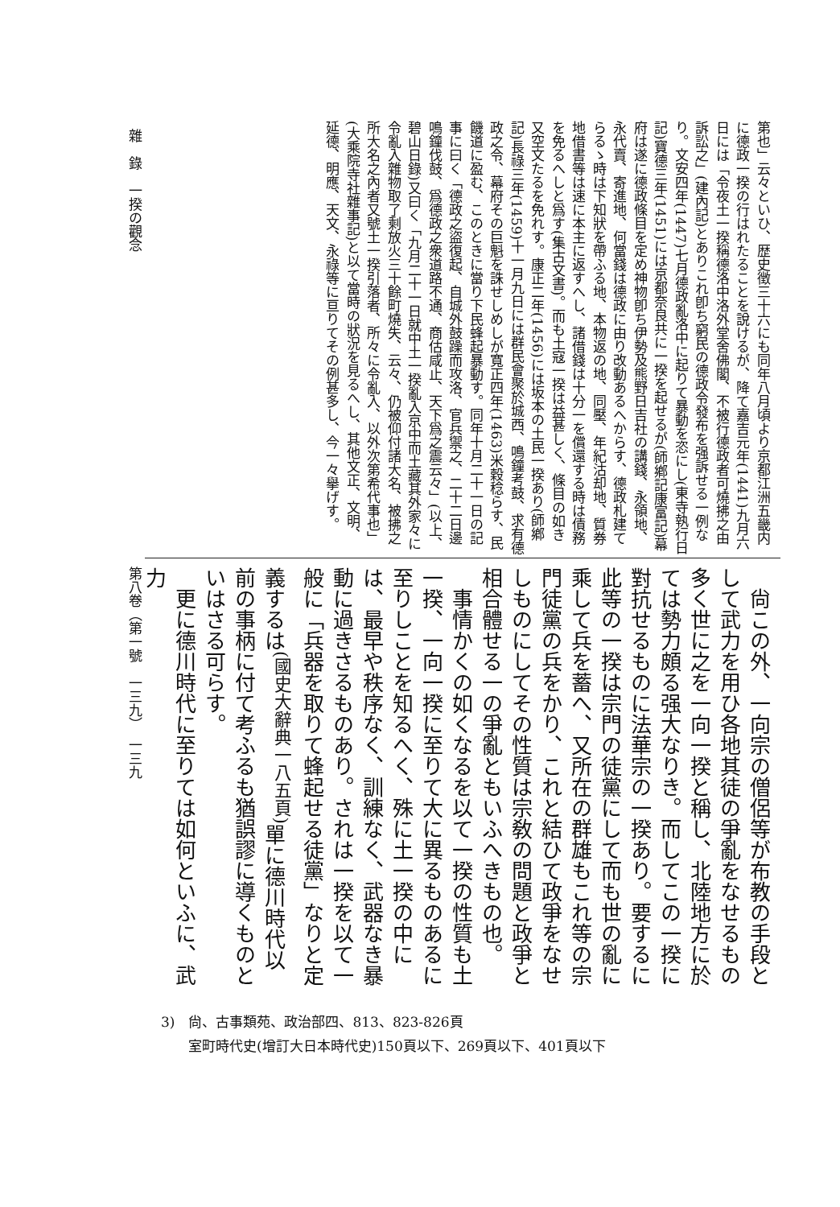第也」云々といひ、歴史徴三十六にも同年八月頃より京都江洲五畿内に德政一揆の行はれたることを說けるが、降て嘉吉元年(1441)九月六日には「令夜土一揆稱德洛中洛外堂舍佛閣、不被行德政者可燒拂之由訴訟之」(建內記)とありこれ卽ち窮民の德政令發布を强訴せる一例なり。文安四年(1447)七月德政亂洛中に起りて暴動を恣にし(東寺執行日記)寶德三年(1451)には京都奈良共に一揆を起せるが(師鄕記康富記)幕府は遂に德政條目を定め神物卽ち伊勢及熊野日吉社の講錢、永領地、永代賣、寄進地、何當錢は德政に由り改動あるへからす、德政札建てらるゝ時は下知狀を帶ふる地、本物返の地、同壓、年紀沽却地、質券地借書等は速に本主に返すへし、諸借錢は十分一を償還する時は債務を免るへしと爲す(集古文書)。而も土寇一揆は益甚しく、條目の如き又空文たるを免れす。康正二年(1456)には坂本の土民一揆あり(師鄕記)長祿三年(1459)十一月九日には群民會聚於城西、鳴鐘考鼓、求有德政之令、幕府その巨魁を誅せしめしが寬正四年(1463)米穀稔らす、民饑道に盈む、このときに當り下民蜂起暴動す。同年十月二十一日の記事に曰く「德政之盜復起、自城外鼓躁而攻洛、官兵禦之、二十二日邊鳴鐘伐鼓、爲德政之衆道路不通、商估咸止、天下爲之震云々」(以上、碧山日錄)又曰く「九月二十一日就中土一揆亂入京中而土藏其外家々に令亂入雜物取了剩放火三十餘町燒失、云々、仍被仰付諸大名、被拂之所大名之內者又號土一揆引落者、所々に令亂入、以外次第希代事也」(大乘院寺社雜事記)と以て當時の狀況を見るへし、其他文正、文明、延德、明應、天文、永祿等に亘りてその例甚多し、今一々擧げす。
　尙この外、一向宗の僧侶等が布教の手段として武力を用ひ各地其徒の爭亂をなせるもの多く世に之を一向一揆と稱し、北陸地方に於ては勢力頗る强大なりき。而してこの一揆に對抗せるものに法華宗の一揆あり。要するに此等の一揆は宗門の徒黨にして而も世の亂に乘して兵を蓄へ、又所在の群雄もこれ等の宗門徒黨の兵をかり、これと結ひて政爭をなせしものにしてその性質は宗敎の問題と政爭と相合體せる一の爭亂ともいふへきもの也。
　事情かくの如くなるを以て一揆の性質も土一揆、一向一揆に至りて大に異るものあるに至りしことを知るへく、殊に土一揆の中には、最早や秩序なく、訓練なく、武器なき暴動に過きさるものあり。されは一揆を以て一般に「兵器を取りて蜂起せる徒黨」なりと定義するは<sup>(國史大辭典一八五頁)</sup>單に德川時代以前の事柄に付て考ふるも猶誤謬に導くものといはさる可らす。
　更に德川時代に至りては如何といふに、武力
雜　錄　一揆の觀念　　　　　　　　　　　　　　　　　　　　　　　第八卷（第一號　一三九）　一三九
3)　尙、古事類苑、政治部四、813、823-826頁
　　室町時代史(增訂大日本時代史)150頁以下、269頁以下、401頁以下